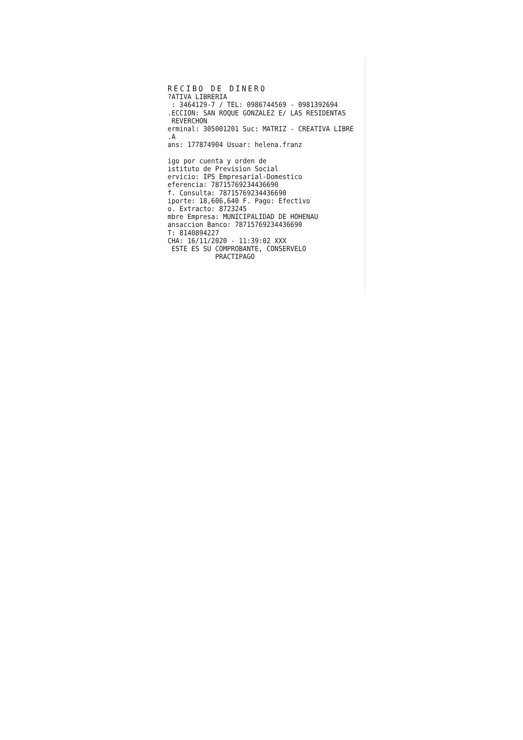RECIBO DE DINERO
?ATIVA LIBRERIA
: 3464129-7 / TEL: 0986744569 - 0981392694
.ECCION: SAN ROQUE GONZALEZ E/ LAS RESIDENTAS
REVERCHON
erminal: 305001201 Suc: MATRIZ - CREATIVA LIBRE
.A
ans: 177874904 Usuar: helena.franz
igo por cuenta y orden de
istituto de Prevision Social
ervicio: IPS Empresarial-Domestico
eferencia: 78715769234436690
f. Consulta: 78715769234436690
iporte: 18,606,640 F. Pago: Efectivo
o. Extracto: 8723245
mbre Empresa: MUNICIPALIDAD DE HOHENAU
ansaccion Banco: 78715769234436690
T: 8140894227
CHA: 16/11/2020 - 11:39:02 XXX
ESTE ES SU COMPROBANTE, CONSERVELO
PRACTIPAGO